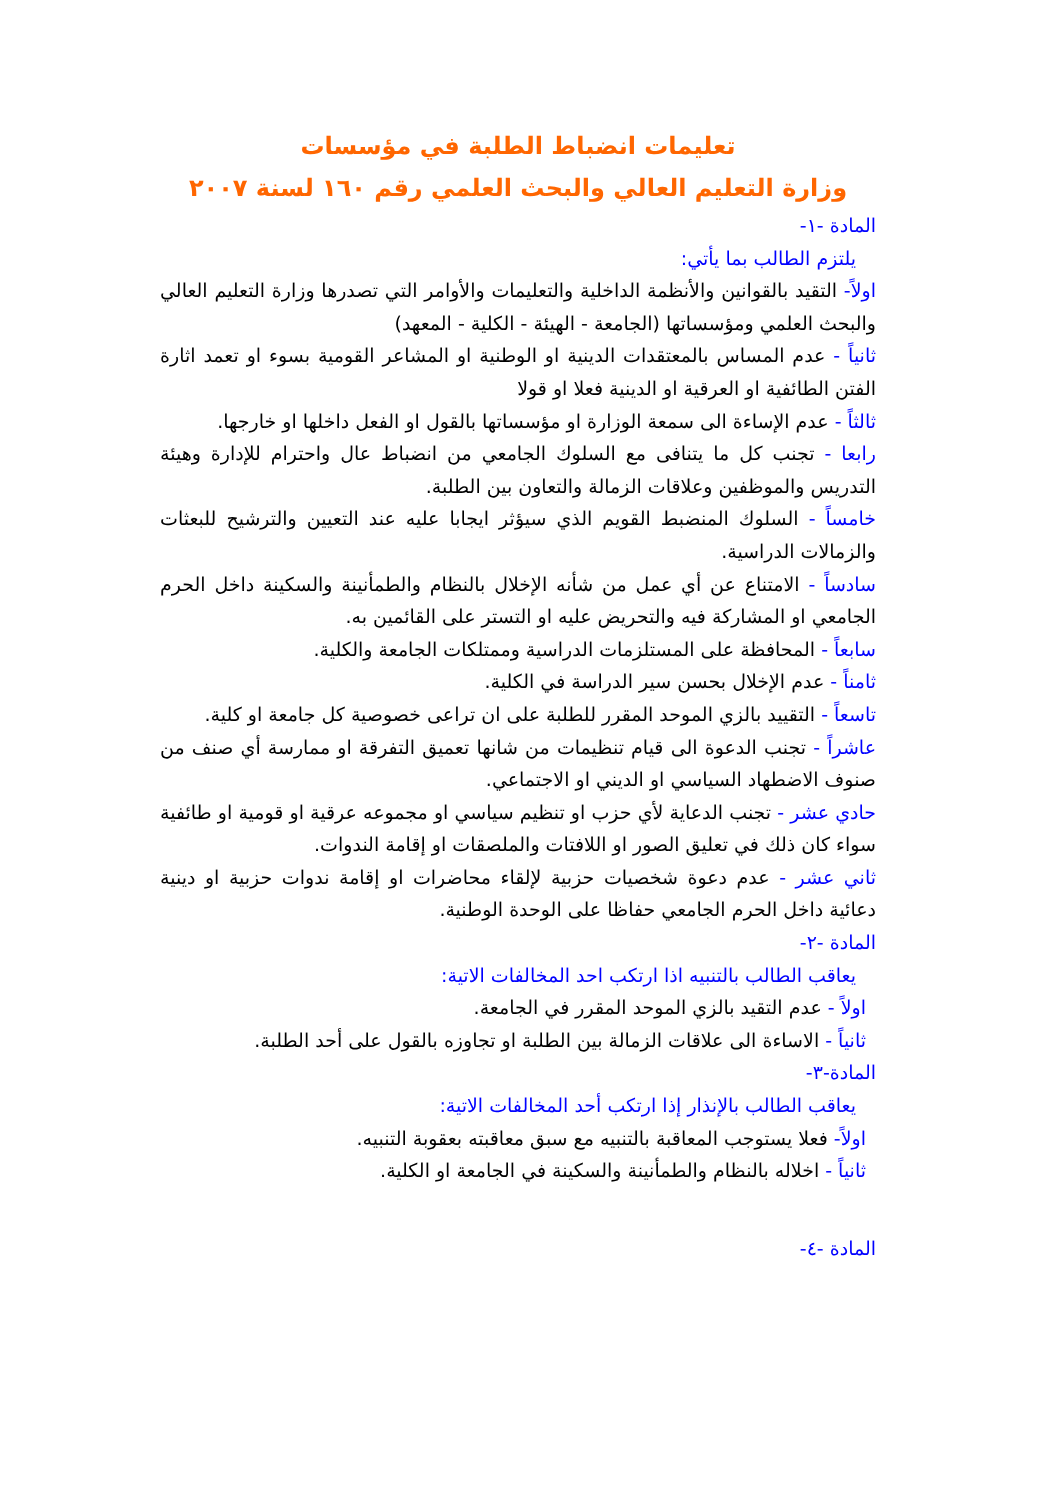تعليمات انضباط الطلبة في مؤسسات
وزارة التعليم العالي والبحث العلمي رقم ١٦٠ لسنة ٢٠٠٧
المادة -١-
يلتزم الطالب بما يأتي:
اولاً- التقيد بالقوانين والأنظمة الداخلية والتعليمات والأوامر التي تصدرها وزارة التعليم العالي والبحث العلمي ومؤسساتها (الجامعة - الهيئة - الكلية - المعهد)
ثانياً - عدم المساس بالمعتقدات الدينية او الوطنية او المشاعر القومية بسوء او تعمد اثارة الفتن الطائفية او العرقية او الدينية فعلا او قولا
ثالثاً - عدم الإساءة الى سمعة الوزارة او مؤسساتها بالقول او الفعل داخلها او خارجها.
رابعا - تجنب كل ما يتنافى مع السلوك الجامعي من انضباط عال واحترام للإدارة وهيئة التدريس والموظفين وعلاقات الزمالة والتعاون بين الطلبة.
خامساً - السلوك المنضبط القويم الذي سيؤثر ايجابا عليه عند التعيين والترشيح للبعثات والزمالات الدراسية.
سادساً - الامتناع عن أي عمل من شأنه الإخلال بالنظام والطمأنينة والسكينة داخل الحرم الجامعي او المشاركة فيه والتحريض عليه او التستر على القائمين به.
سابعاً - المحافظة على المستلزمات الدراسية وممتلكات الجامعة والكلية.
ثامناً - عدم الإخلال بحسن سير الدراسة في الكلية.
تاسعاً - التقييد بالزي الموحد المقرر للطلبة على ان تراعى خصوصية كل جامعة او كلية.
عاشراً - تجنب الدعوة الى قيام تنظيمات من شانها تعميق التفرقة او ممارسة أي صنف من صنوف الاضطهاد السياسي او الديني او الاجتماعي.
حادي عشر - تجنب الدعاية لأي حزب او تنظيم سياسي او مجموعه عرقية او قومية او طائفية سواء كان ذلك في تعليق الصور او اللافتات والملصقات او إقامة الندوات.
ثاني عشر - عدم دعوة شخصيات حزبية لإلقاء محاضرات او إقامة ندوات حزبية او دينية دعائية داخل الحرم الجامعي حفاظا على الوحدة الوطنية.
المادة -٢-
يعاقب الطالب بالتنبيه اذا ارتكب احد المخالفات الاتية:
اولاً - عدم التقيد بالزي الموحد المقرر في الجامعة.
ثانياً - الاساءة الى علاقات الزمالة بين الطلبة او تجاوزه بالقول على أحد الطلبة.
المادة-٣-
يعاقب الطالب بالإنذار إذا ارتكب أحد المخالفات الاتية:
اولاً- فعلا يستوجب المعاقبة بالتنبيه مع سبق معاقبته بعقوبة التنبيه.
ثانياً - اخلاله بالنظام والطمأنينة والسكينة في الجامعة او الكلية.
المادة -٤-